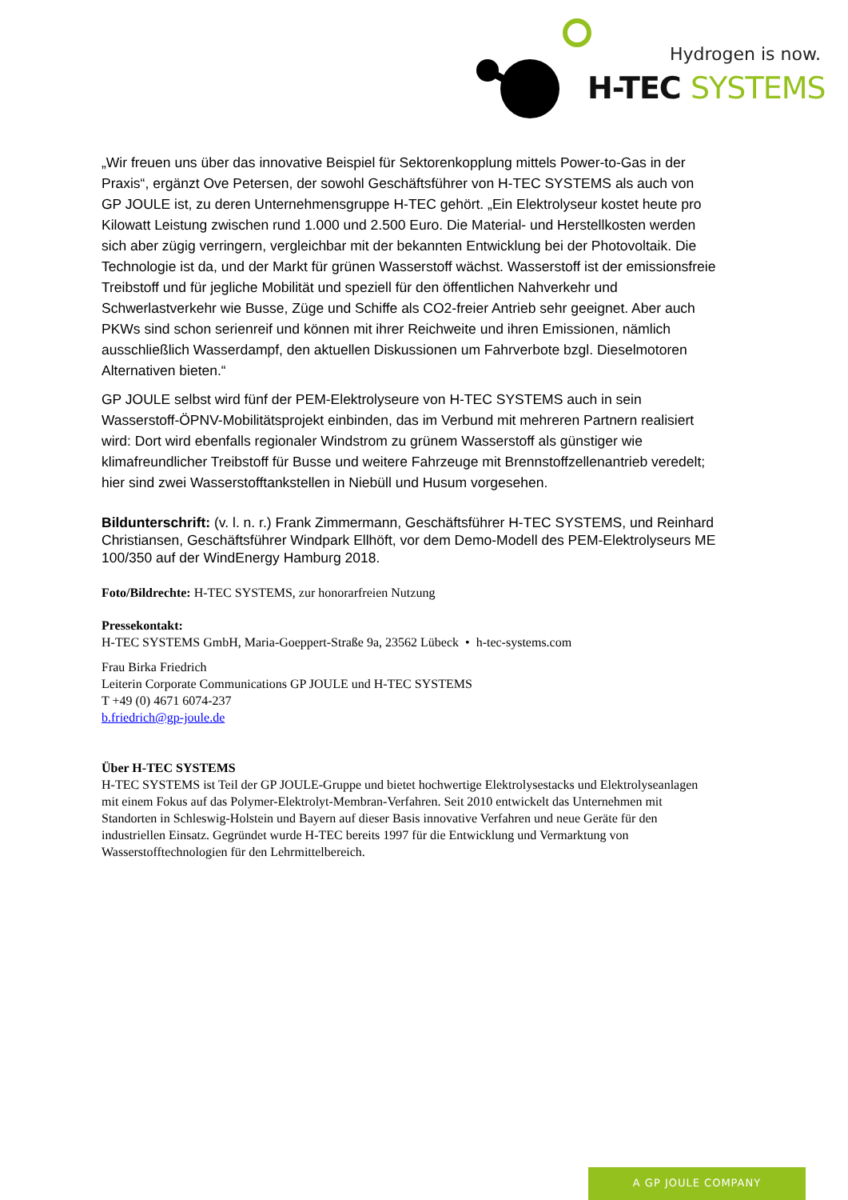Hydrogen is now.
H-TEC SYSTEMS
„Wir freuen uns über das innovative Beispiel für Sektorenkopplung mittels Power-to-Gas in der Praxis“, ergänzt Ove Petersen, der sowohl Geschäftsführer von H-TEC SYSTEMS als auch von GP JOULE ist, zu deren Unternehmensgruppe H-TEC gehört. „Ein Elektrolyseur kostet heute pro Kilowatt Leistung zwischen rund 1.000 und 2.500 Euro. Die Material- und Herstellkosten werden sich aber zügig verringern, vergleichbar mit der bekannten Entwicklung bei der Photovoltaik. Die Technologie ist da, und der Markt für grünen Wasserstoff wächst. Wasserstoff ist der emissionsfreie Treibstoff und für jegliche Mobilität und speziell für den öffentlichen Nahverkehr und Schwerlastverkehr wie Busse, Züge und Schiffe als CO2-freier Antrieb sehr geeignet. Aber auch PKWs sind schon serienreif und können mit ihrer Reichweite und ihren Emissionen, nämlich ausschließlich Wasserdampf, den aktuellen Diskussionen um Fahrverbote bzgl. Dieselmotoren Alternativen bieten.“
GP JOULE selbst wird fünf der PEM-Elektrolyseure von H-TEC SYSTEMS auch in sein Wasserstoff-ÖPNV-Mobilitätsprojekt einbinden, das im Verbund mit mehreren Partnern realisiert wird: Dort wird ebenfalls regionaler Windstrom zu grünem Wasserstoff als günstiger wie klimafreundlicher Treibstoff für Busse und weitere Fahrzeuge mit Brennstoffzellenantrieb veredelt; hier sind zwei Wasserstofftankstellen in Niebüll und Husum vorgesehen.
Bildunterschrift: (v. l. n. r.) Frank Zimmermann, Geschäftsführer H-TEC SYSTEMS, und Reinhard Christiansen, Geschäftsführer Windpark Ellhöft, vor dem Demo-Modell des PEM-Elektrolyseurs ME 100/350 auf der WindEnergy Hamburg 2018.
Foto/Bildrechte: H-TEC SYSTEMS, zur honorarfreien Nutzung
Pressekontakt:
H-TEC SYSTEMS GmbH, Maria-Goeppert-Straße 9a, 23562 Lübeck • h-tec-systems.com
Frau Birka Friedrich
Leiterin Corporate Communications GP JOULE und H-TEC SYSTEMS
T +49 (0) 4671 6074-237
b.friedrich@gp-joule.de
Über H-TEC SYSTEMS
H-TEC SYSTEMS ist Teil der GP JOULE-Gruppe und bietet hochwertige Elektrolysestacks und Elektrolyseanlagen mit einem Fokus auf das Polymer-Elektrolyt-Membran-Verfahren. Seit 2010 entwickelt das Unternehmen mit Standorten in Schleswig-Holstein und Bayern auf dieser Basis innovative Verfahren und neue Geräte für den industriellen Einsatz. Gegründet wurde H-TEC bereits 1997 für die Entwicklung und Vermarktung von Wasserstofftechnologien für den Lehrmittelbereich.
A GP JOULE COMPANY